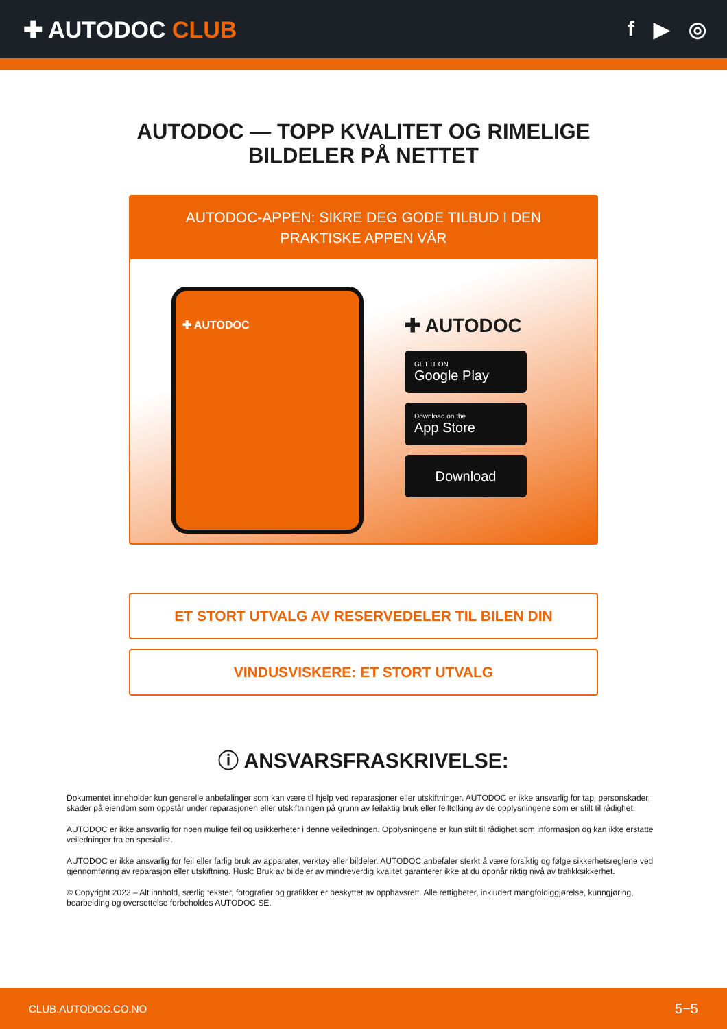✚ AUTODOC CLUB f ▶ ◎
AUTODOC — TOPP KVALITET OG RIMELIGE BILDELER PÅ NETTET
AUTODOC-APPEN: SIKRE DEG GODE TILBUD I DEN PRAKTISKE APPEN VÅR
✚ AUTODOC
✚ AUTODOC
GET IT ON
Google Play
Download on the
App Store
Download
ET STORT UTVALG AV RESERVEDELER TIL BILEN DIN
VINDUSVISKERE: ET STORT UTVALG
ⓘ ANSVARSFRASKRIVELSE:
Dokumentet inneholder kun generelle anbefalinger som kan være til hjelp ved reparasjoner eller utskiftninger. AUTODOC er ikke ansvarlig for tap, personskader, skader på eiendom som oppstår under reparasjonen eller utskiftningen på grunn av feilaktig bruk eller feiltolking av de opplysningene som er stilt til rådighet.
AUTODOC er ikke ansvarlig for noen mulige feil og usikkerheter i denne veiledningen. Opplysningene er kun stilt til rådighet som informasjon og kan ikke erstatte veiledninger fra en spesialist.
AUTODOC er ikke ansvarlig for feil eller farlig bruk av apparater, verktøy eller bildeler. AUTODOC anbefaler sterkt å være forsiktig og følge sikkerhetsreglene ved gjennomføring av reparasjon eller utskiftning. Husk: Bruk av bildeler av mindreverdig kvalitet garanterer ikke at du oppnår riktig nivå av trafikksikkerhet.
© Copyright 2023 – Alt innhold, særlig tekster, fotografier og grafikker er beskyttet av opphavsrett. Alle rettigheter, inkludert mangfoldiggjørelse, kunngjøring, bearbeiding og oversettelse forbeholdes AUTODOC SE.
CLUB.AUTODOC.CO.NO 5−5